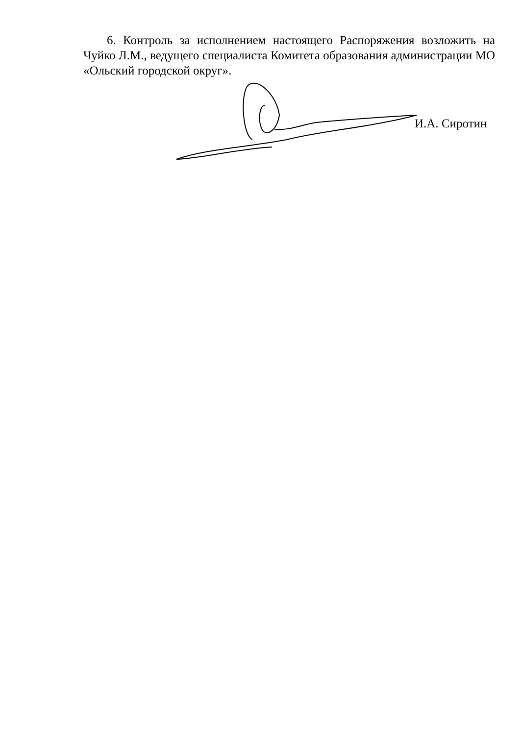6. Контроль за исполнением настоящего Распоряжения возложить на Чуйко Л.М., ведущего специалиста Комитета образования администрации МО «Ольский городской округ».
И.А. Сиротин